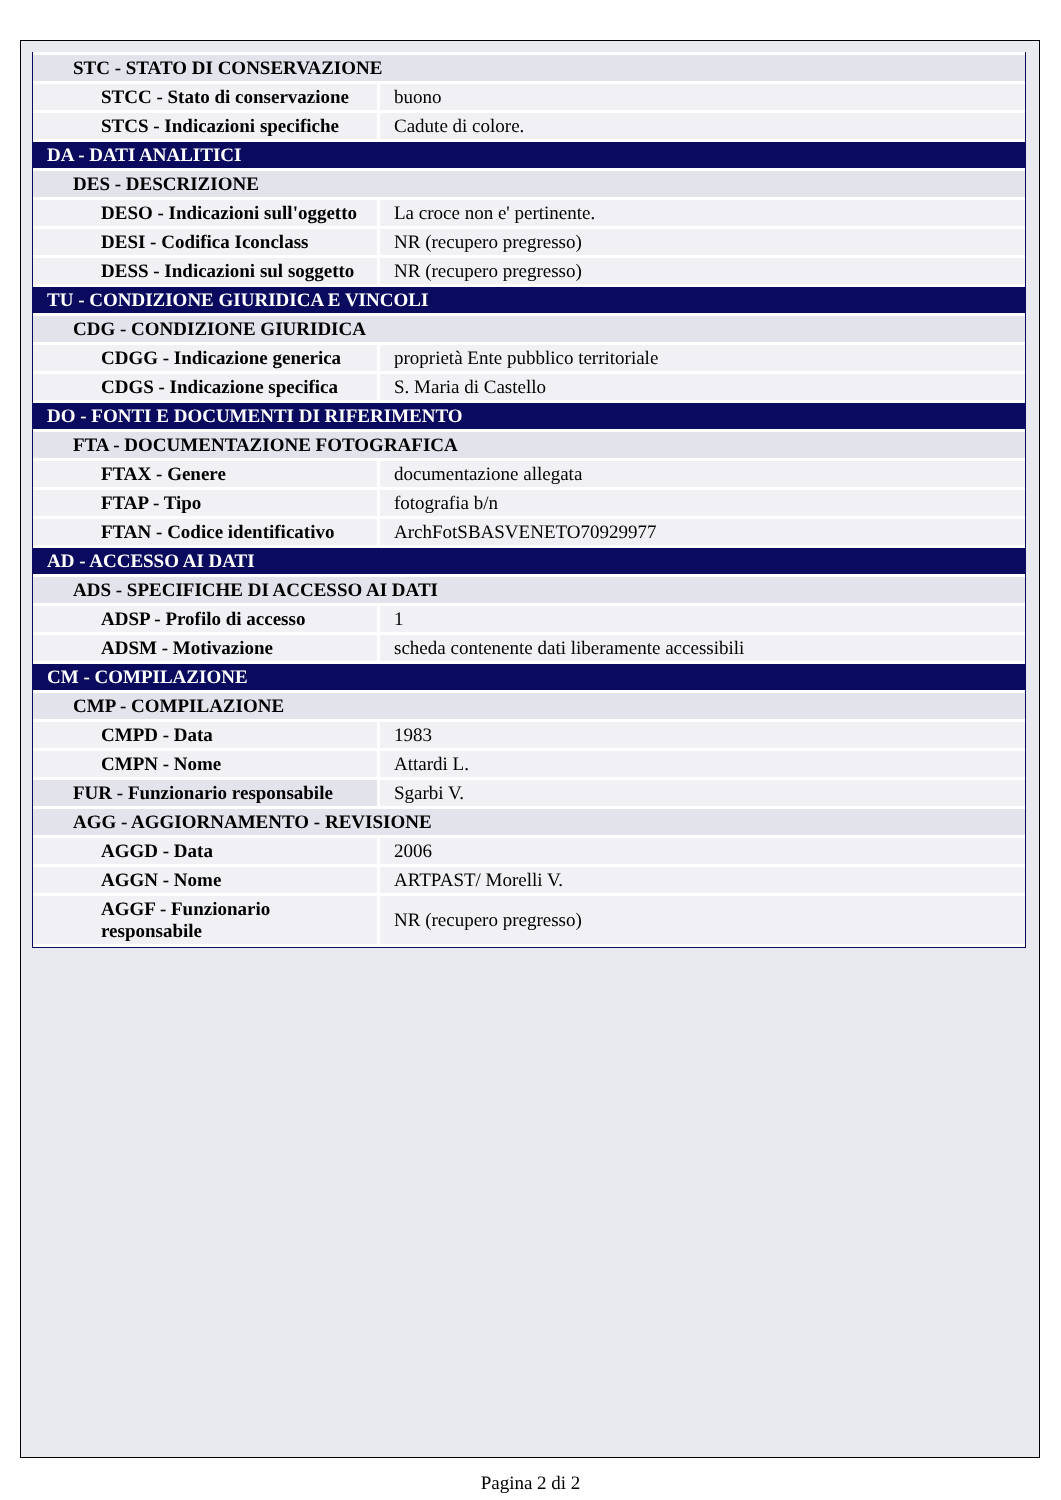| STC - STATO DI CONSERVAZIONE | |
| STCC - Stato di conservazione | buono |
| STCS - Indicazioni specifiche | Cadute di colore. |
| DA - DATI ANALITICI | |
| DES - DESCRIZIONE | |
| DESO - Indicazioni sull'oggetto | La croce non e' pertinente. |
| DESI - Codifica Iconclass | NR (recupero pregresso) |
| DESS - Indicazioni sul soggetto | NR (recupero pregresso) |
| TU - CONDIZIONE GIURIDICA E VINCOLI | |
| CDG - CONDIZIONE GIURIDICA | |
| CDGG - Indicazione generica | proprietà Ente pubblico territoriale |
| CDGS - Indicazione specifica | S. Maria di Castello |
| DO - FONTI E DOCUMENTI DI RIFERIMENTO | |
| FTA - DOCUMENTAZIONE FOTOGRAFICA | |
| FTAX - Genere | documentazione allegata |
| FTAP - Tipo | fotografia b/n |
| FTAN - Codice identificativo | ArchFotSBASVENETO70929977 |
| AD - ACCESSO AI DATI | |
| ADS - SPECIFICHE DI ACCESSO AI DATI | |
| ADSP - Profilo di accesso | 1 |
| ADSM - Motivazione | scheda contenente dati liberamente accessibili |
| CM - COMPILAZIONE | |
| CMP - COMPILAZIONE | |
| CMPD - Data | 1983 |
| CMPN - Nome | Attardi L. |
| FUR - Funzionario responsabile | Sgarbi V. |
| AGG - AGGIORNAMENTO - REVISIONE | |
| AGGD - Data | 2006 |
| AGGN - Nome | ARTPAST/ Morelli V. |
| AGGF - Funzionario responsabile | NR (recupero pregresso) |
Pagina 2 di 2